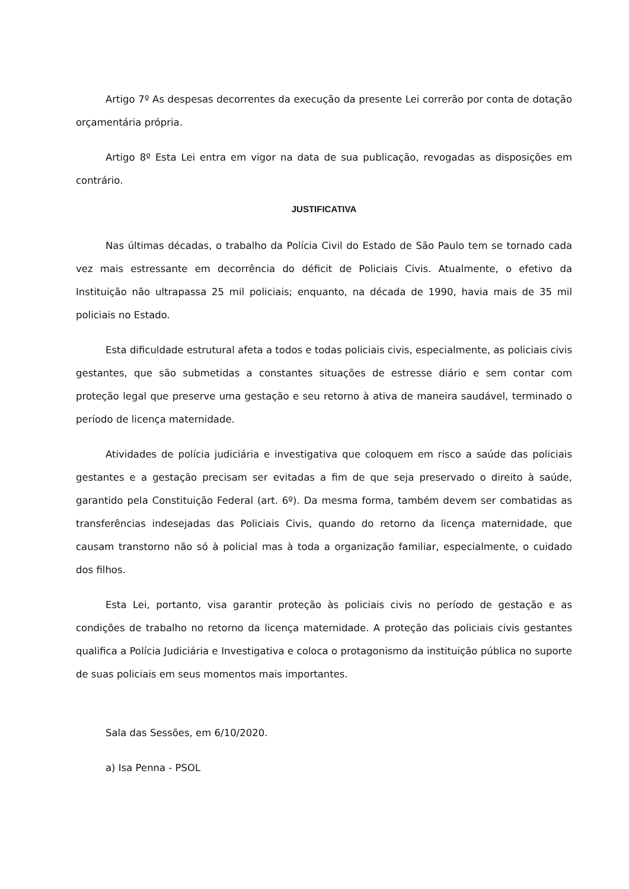Artigo 7º As despesas decorrentes da execução da presente Lei correrão por conta de dotação orçamentária própria.
Artigo 8º Esta Lei entra em vigor na data de sua publicação, revogadas as disposições em contrário.
JUSTIFICATIVA
Nas últimas décadas, o trabalho da Polícia Civil do Estado de São Paulo tem se tornado cada vez mais estressante em decorrência do déficit de Policiais Civis. Atualmente, o efetivo da Instituição não ultrapassa 25 mil policiais; enquanto, na década de 1990, havia mais de 35 mil policiais no Estado.
Esta dificuldade estrutural afeta a todos e todas policiais civis, especialmente, as policiais civis gestantes, que são submetidas a constantes situações de estresse diário e sem contar com proteção legal que preserve uma gestação e seu retorno à ativa de maneira saudável, terminado o período de licença maternidade.
Atividades de polícia judiciária e investigativa que coloquem em risco a saúde das policiais gestantes e a gestação precisam ser evitadas a fim de que seja preservado o direito à saúde, garantido pela Constituição Federal (art. 6º). Da mesma forma, também devem ser combatidas as transferências indesejadas das Policiais Civis, quando do retorno da licença maternidade, que causam transtorno não só à policial mas à toda a organização familiar, especialmente, o cuidado dos filhos.
Esta Lei, portanto, visa garantir proteção às policiais civis no período de gestação e as condições de trabalho no retorno da licença maternidade. A proteção das policiais civis gestantes qualifica a Polícia Judiciária e Investigativa e coloca o protagonismo da instituição pública no suporte de suas policiais em seus momentos mais importantes.
Sala das Sessões, em 6/10/2020.
a) Isa Penna - PSOL